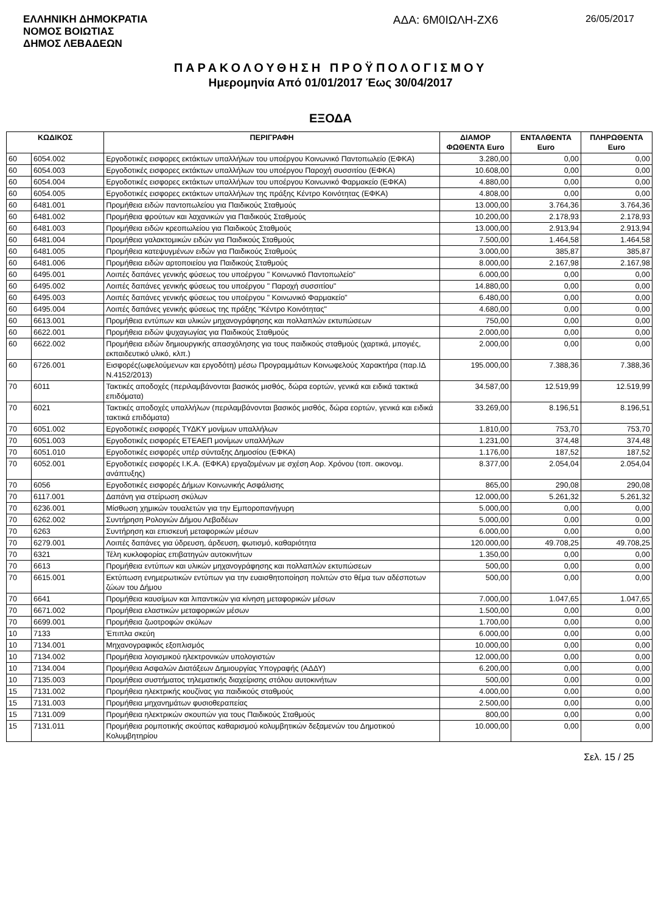ΕΛΛΗΝΙΚΗ ΔΗΜΟΚΡΑΤΙΑ
ΝΟΜΟΣ ΒΟΙΩΤΙΑΣ
ΔΗΜΟΣ ΛΕΒΑΔΕΩΝ
ΑΔΑ: 6Μ0ΙΩΛΗ-ΖΧ6
26/05/2017
ΠΑΡΑΚΟΛΟΥΘΗΣΗ ΠΡΟΫΠΟΛΟΓΙΣΜΟΥ
Ημερομηνία Από 01/01/2017 Έως 30/04/2017
ΕΞΟΔΑ
| ΚΩΔΙΚΟΣ | | ΠΕΡΙΓΡΑΦΗ | ΔΙΑΜΟΡ ΦΩΘΕΝΤΑ Euro | ΕΝΤΑΛΘΕΝΤΑ Euro | ΠΛΗΡΩΘΕΝΤΑ Euro |
| --- | --- | --- | --- | --- | --- |
| 60 | 6054.002 | Εργοδοτικές εισφορες εκτάκτων υπαλλήλων του υποέργου Κοινωνικό Παντοπωλείο (ΕΦΚΑ) | 3.280,00 | 0,00 | 0,00 |
| 60 | 6054.003 | Εργοδοτικές εισφορες εκτάκτων υπαλλήλων του υποέργου Παροχή συσσιτίου (ΕΦΚΑ) | 10.608,00 | 0,00 | 0,00 |
| 60 | 6054.004 | Εργοδοτικές εισφορες εκτάκτων υπαλλήλων του υποέργου Κοινωνικό Φαρμακείο (ΕΦΚΑ) | 4.880,00 | 0,00 | 0,00 |
| 60 | 6054.005 | Εργοδοτικές εισφορες εκτάκτων υπαλλήλων της πράξης Κέντρο Κοινότητας (ΕΦΚΑ) | 4.808,00 | 0,00 | 0,00 |
| 60 | 6481.001 | Προμήθεια ειδών παντοπωλείου για Παιδικούς Σταθμούς | 13.000,00 | 3.764,36 | 3.764,36 |
| 60 | 6481.002 | Προμήθεια φρούτων και λαχανικών για Παιδικούς Σταθμούς | 10.200,00 | 2.178,93 | 2.178,93 |
| 60 | 6481.003 | Προμήθεια ειδών κρεοπωλείου για Παιδικούς Σταθμούς | 13.000,00 | 2.913,94 | 2.913,94 |
| 60 | 6481.004 | Προμήθεια γαλακτομικών ειδών για Παιδικούς Σταθμούς | 7.500,00 | 1.464,58 | 1.464,58 |
| 60 | 6481.005 | Προμήθεια κατεψυγμένων ειδών για Παιδικούς Σταθμούς | 3.000,00 | 385,87 | 385,87 |
| 60 | 6481.006 | Προμήθεια ειδών αρτοποιείου για Παιδικούς Σταθμούς | 8.000,00 | 2.167,98 | 2.167,98 |
| 60 | 6495.001 | Λοιπές δαπάνες γενικής φύσεως του υποέργου " Κοινωνικό Παντοπωλείο" | 6.000,00 | 0,00 | 0,00 |
| 60 | 6495.002 | Λοιπές δαπάνες γενικής φύσεως του υποέργου " Παροχή συσσιτίου" | 14.880,00 | 0,00 | 0,00 |
| 60 | 6495.003 | Λοιπές δαπάνες γενικής φύσεως του υποέργου " Κοινωνικό Φαρμακείο" | 6.480,00 | 0,00 | 0,00 |
| 60 | 6495.004 | Λοιπές δαπάνες γενικής φύσεως της πράξης "Κέντρο Κοινότητας" | 4.680,00 | 0,00 | 0,00 |
| 60 | 6613.001 | Προμήθεια εντύπων και υλικών μηχανογράφησης και πολλαπλών εκτυπώσεων | 750,00 | 0,00 | 0,00 |
| 60 | 6622.001 | Προμήθεια ειδών ψυχαγωγίας για Παιδικούς Σταθμούς | 2.000,00 | 0,00 | 0,00 |
| 60 | 6622.002 | Προμήθεια ειδών δημιουργικής απασχόλησης για τους παιδικούς σταθμούς (χαρτικά, μπογιές, εκπαιδευτικό υλικό, κλπ.) | 2.000,00 | 0,00 | 0,00 |
| 60 | 6726.001 | Εισφορές(ωφελούμενων και εργοδότη) μέσω Προγραμμάτων Κοινωφελούς Χαρακτήρα (παρ.ΙΔ Ν.4152/2013) | 195.000,00 | 7.388,36 | 7.388,36 |
| 70 | 6011 | Τακτικές αποδοχές (περιλαμβάνονται βασικός μισθός, δώρα εορτών, γενικά και ειδικά τακτικά επιδόματα) | 34.587,00 | 12.519,99 | 12.519,99 |
| 70 | 6021 | Τακτικές αποδοχές υπαλλήλων (περιλαμβάνονται βασικός μισθός, δώρα εορτών, γενικά και ειδικά τακτικά επιδόματα) | 33.269,00 | 8.196,51 | 8.196,51 |
| 70 | 6051.002 | Εργοδοτικές εισφορές ΤΥΔΚΥ μονίμων υπαλλήλων | 1.810,00 | 753,70 | 753,70 |
| 70 | 6051.003 | Εργοδοτικές εισφορές ΕΤΕΑΕΠ μονίμων υπαλλήλων | 1.231,00 | 374,48 | 374,48 |
| 70 | 6051.010 | Εργοδοτικές εισφορές υπέρ σύνταξης Δημοσίου (ΕΦΚΑ) | 1.176,00 | 187,52 | 187,52 |
| 70 | 6052.001 | Εργοδοτικές εισφορές Ι.Κ.Α. (ΕΦΚΑ) εργαζομένων με σχέση Αορ. Χρόνου (τοπ. οικονομ. ανάπτυξης) | 8.377,00 | 2.054,04 | 2.054,04 |
| 70 | 6056 | Εργοδοτικές εισφορές Δήμων Κοινωνικής Ασφάλισης | 865,00 | 290,08 | 290,08 |
| 70 | 6117.001 | Δαπάνη για στείρωση σκύλων | 12.000,00 | 5.261,32 | 5.261,32 |
| 70 | 6236.001 | Μίσθωση χημικών τουαλετών για την Εμποροπανήγυρη | 5.000,00 | 0,00 | 0,00 |
| 70 | 6262.002 | Συντήρηση Ρολογιών Δήμου Λεβαδέων | 5.000,00 | 0,00 | 0,00 |
| 70 | 6263 | Συντήρηση και επισκευή μεταφορικών μέσων | 6.000,00 | 0,00 | 0,00 |
| 70 | 6279.001 | Λοιπές δαπάνες για ύδρευση, άρδευση, φωτισμό, καθαριότητα | 120.000,00 | 49.708,25 | 49.708,25 |
| 70 | 6321 | Τέλη κυκλοφορίας επιβατηγών αυτοκινήτων | 1.350,00 | 0,00 | 0,00 |
| 70 | 6613 | Προμήθεια εντύπων και υλικών μηχανογράφησης και πολλαπλών εκτυπώσεων | 500,00 | 0,00 | 0,00 |
| 70 | 6615.001 | Εκτύπωση ενημερωτικών εντύπων για την ευαισθητοποίηση πολιτών στο θέμα των αδέσποτων ζώων του Δήμου | 500,00 | 0,00 | 0,00 |
| 70 | 6641 | Προμήθεια καυσίμων και λιπαντικών για κίνηση μεταφορικών μέσων | 7.000,00 | 1.047,65 | 1.047,65 |
| 70 | 6671.002 | Προμήθεια ελαστικών μεταφορικών μέσων | 1.500,00 | 0,00 | 0,00 |
| 70 | 6699.001 | Προμήθεια ζωοτροφών σκύλων | 1.700,00 | 0,00 | 0,00 |
| 10 | 7133 | Έπιπλα σκεύη | 6.000,00 | 0,00 | 0,00 |
| 10 | 7134.001 | Μηχανογραφικός εξοπλισμός | 10.000,00 | 0,00 | 0,00 |
| 10 | 7134.002 | Προμήθεια λογισμικού ηλεκτρονικών υπολογιστών | 12.000,00 | 0,00 | 0,00 |
| 10 | 7134.004 | Προμήθεια Ασφαλών Διατάξεων Δημιουργίας Υπογραφής (ΑΔΔΥ) | 6.200,00 | 0,00 | 0,00 |
| 10 | 7135.003 | Προμήθεια συστήματος τηλεματικής διαχείρισης στόλου αυτοκινήτων | 500,00 | 0,00 | 0,00 |
| 15 | 7131.002 | Προμήθεια ηλεκτρικής κουζίνας για παιδικούς σταθμούς | 4.000,00 | 0,00 | 0,00 |
| 15 | 7131.003 | Προμήθεια μηχανημάτων φυσιοθεραπείας | 2.500,00 | 0,00 | 0,00 |
| 15 | 7131.009 | Προμήθεια ηλεκτρικών σκουπών για τους Παιδικούς Σταθμούς | 800,00 | 0,00 | 0,00 |
| 15 | 7131.011 | Προμήθεια ρομποτικής σκούπας καθαρισμού κολυμβητικών δεξαμενών του Δημοτικού Κολυμβητηρίου | 10.000,00 | 0,00 | 0,00 |
Σελ. 15 / 25